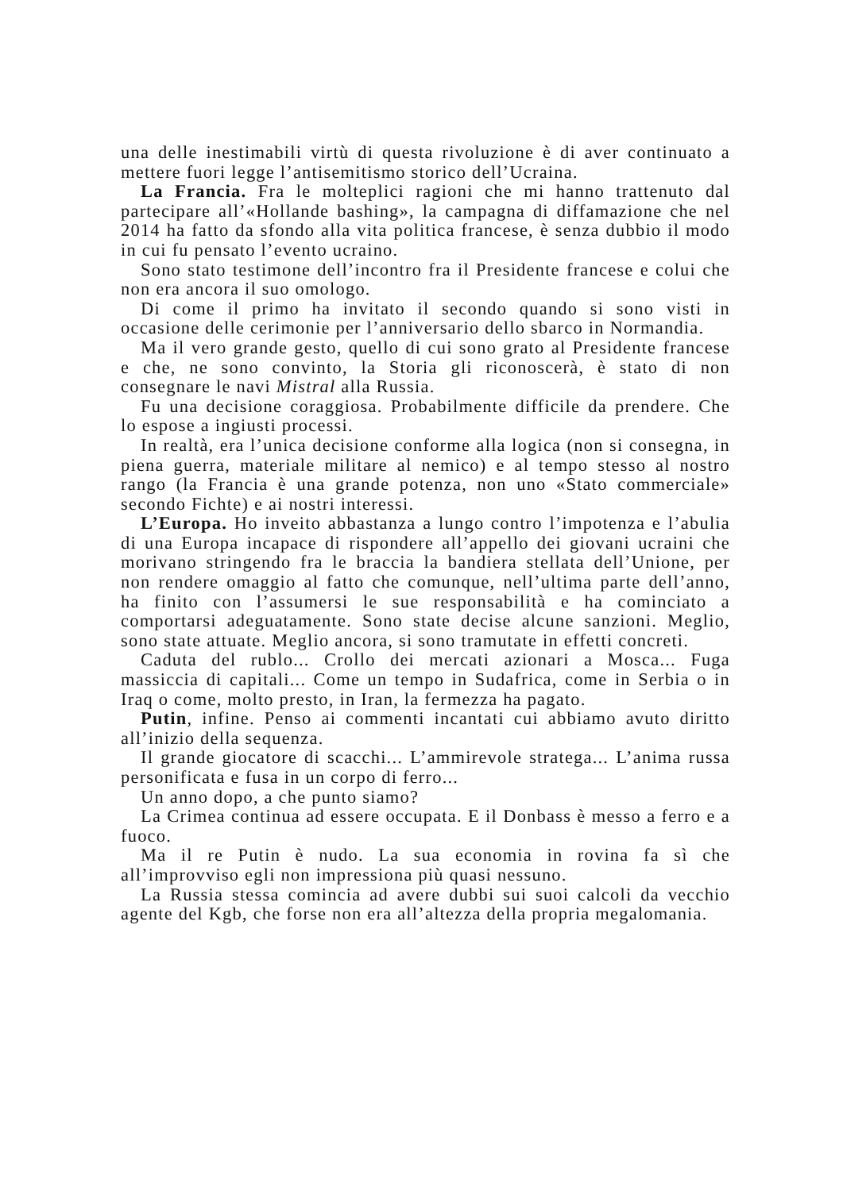una delle inestimabili virtù di questa rivoluzione è di aver continuato a mettere fuori legge l’antisemitismo storico dell’Ucraina.
La Francia. Fra le molteplici ragioni che mi hanno trattenuto dal partecipare all’«Hollande bashing», la campagna di diffamazione che nel 2014 ha fatto da sfondo alla vita politica francese, è senza dubbio il modo in cui fu pensato l’evento ucraino.
Sono stato testimone dell’incontro fra il Presidente francese e colui che non era ancora il suo omologo.
Di come il primo ha invitato il secondo quando si sono visti in occasione delle cerimonie per l’anniversario dello sbarco in Normandia.
Ma il vero grande gesto, quello di cui sono grato al Presidente francese e che, ne sono convinto, la Storia gli riconoscerà, è stato di non consegnare le navi Mistral alla Russia.
Fu una decisione coraggiosa. Probabilmente difficile da prendere. Che lo espose a ingiusti processi.
In realtà, era l’unica decisione conforme alla logica (non si consegna, in piena guerra, materiale militare al nemico) e al tempo stesso al nostro rango (la Francia è una grande potenza, non uno «Stato commerciale» secondo Fichte) e ai nostri interessi.
L’Europa. Ho inveito abbastanza a lungo contro l’impotenza e l’abulia di una Europa incapace di rispondere all’appello dei giovani ucraini che morivano stringendo fra le braccia la bandiera stellata dell’Unione, per non rendere omaggio al fatto che comunque, nell’ultima parte dell’anno, ha finito con l’assumersi le sue responsabilità e ha cominciato a comportarsi adeguatamente. Sono state decise alcune sanzioni. Meglio, sono state attuate. Meglio ancora, si sono tramutate in effetti concreti.
Caduta del rublo... Crollo dei mercati azionari a Mosca... Fuga massiccia di capitali... Come un tempo in Sudafrica, come in Serbia o in Iraq o come, molto presto, in Iran, la fermezza ha pagato.
Putin, infine. Penso ai commenti incantati cui abbiamo avuto diritto all’inizio della sequenza.
Il grande giocatore di scacchi... L’ammirevole stratega... L’anima russa personificata e fusa in un corpo di ferro...
Un anno dopo, a che punto siamo?
La Crimea continua ad essere occupata. E il Donbass è messo a ferro e a fuoco.
Ma il re Putin è nudo. La sua economia in rovina fa sì che all’improvviso egli non impressiona più quasi nessuno.
La Russia stessa comincia ad avere dubbi sui suoi calcoli da vecchio agente del Kgb, che forse non era all’altezza della propria megalomania.